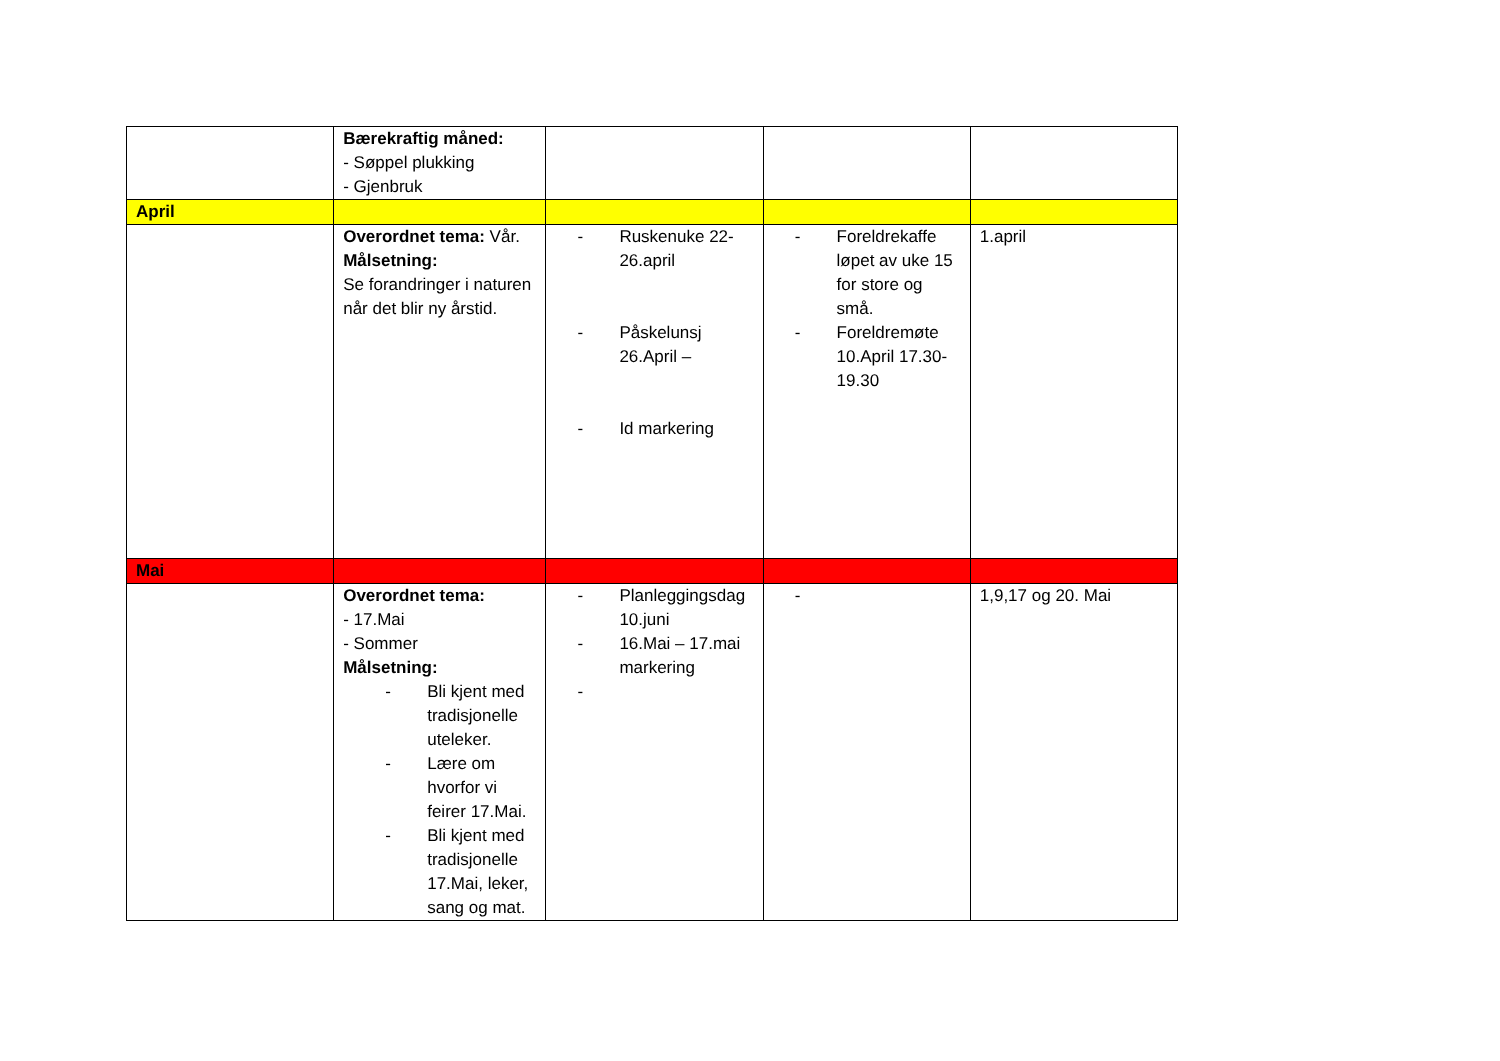| | Bærekraftig måned: - Søppel plukking - Gjenbruk | | | |
| April | | | | |
| | Overordnet tema: Vår. Målsetning: Se forandringer i naturen når det blir ny årstid. | - Ruskenuke 22-26.april - Påskelunsj 26.April – - Id markering | - Foreldrekaffe løpet av uke 15 for store og små. - Foreldremøte 10.April 17.30-19.30 | 1.april |
| Mai | | | | |
| | Overordnet tema: - 17.Mai - Sommer Målsetning: - Bli kjent med tradisjonelle uteleker. - Lære om hvorfor vi feirer 17.Mai. - Bli kjent med tradisjonelle 17.Mai, leker, sang og mat. | - Planleggingsdag 10.juni - 16.Mai – 17.mai markering - | - | 1,9,17 og 20. Mai |